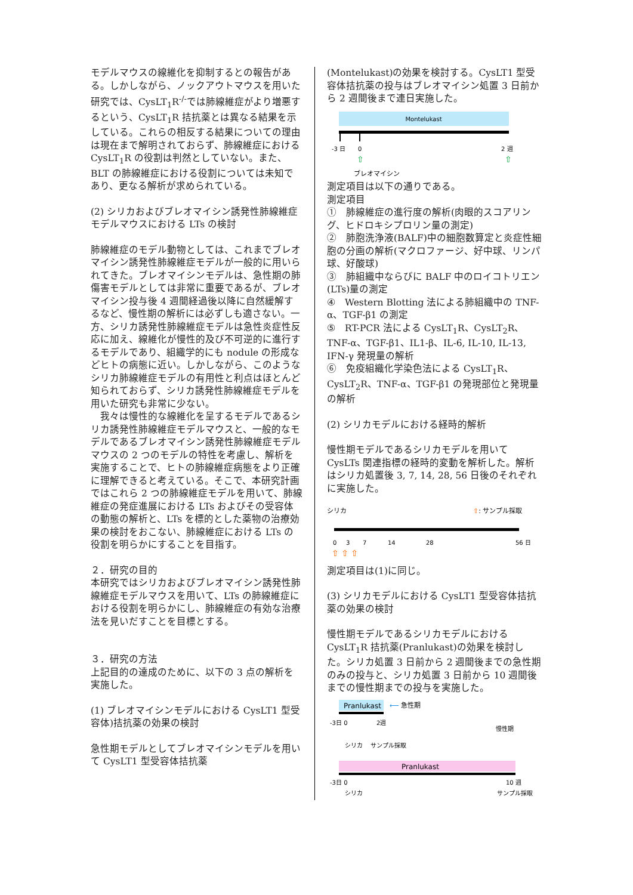モデルマウスの線維化を抑制するとの報告がある。しかしながら、ノックアウトマウスを用いた研究では、CysLT<sub>1</sub>R<sup>-/-</sup>では肺線維症がより増悪するという、CysLT<sub>1</sub>R 拮抗薬とは異なる結果を示している。これらの相反する結果についての理由は現在まで解明されておらず、肺線維症における CysLT<sub>1</sub>R の役割は判然としていない。また、BLT の肺線維症における役割については未知であり、更なる解析が求められている。
(2) シリカおよびブレオマイシン誘発性肺線維症モデルマウスにおける LTs の検討
肺線維症のモデル動物としては、これまでブレオマイシン誘発性肺線維症モデルが一般的に用いられてきた。ブレオマイシンモデルは、急性期の肺傷害モデルとしては非常に重要であるが、ブレオマイシン投与後 4 週間経過後以降に自然緩解するなど、慢性期の解析には必ずしも適さない。一方、シリカ誘発性肺線維症モデルは急性炎症性反応に加え、線維化が慢性的及び不可逆的に進行するモデルであり、組織学的にも nodule の形成などヒトの病態に近い。しかしながら、このようなシリカ肺線維症モデルの有用性と利点はほとんど知られておらず、シリカ誘発性肺線維症モデルを用いた研究も非常に少ない。
　我々は慢性的な線維化を呈するモデルであるシリカ誘発性肺線維症モデルマウスと、一般的なモデルであるブレオマイシン誘発性肺線維症モデルマウスの 2 つのモデルの特性を考慮し、解析を実施することで、ヒトの肺線維症病態をより正確に理解できると考えている。そこで、本研究計画ではこれら 2 つの肺線維症モデルを用いて、肺線維症の発症進展における LTs およびその受容体の動態の解析と、LTs を標的とした薬物の治療効果の検討をおこない、肺線維症における LTs の役割を明らかにすることを目指す。
２．研究の目的
本研究ではシリカおよびブレオマイシン誘発性肺線維症モデルマウスを用いて、LTs の肺線維症における役割を明らかにし、肺線維症の有効な治療法を見いだすことを目標とする。
３．研究の方法
上記目的の達成のために、以下の 3 点の解析を実施した。
(1) ブレオマイシンモデルにおける CysLT1 型受容体)拮抗薬の効果の検討
急性期モデルとしてブレオマイシンモデルを用いて CysLT1 型受容体拮抗薬
(Montelukast)の効果を検討する。CysLT1 型受容体拮抗薬の投与はブレオマイシン処置 3 日前から 2 週間後まで連日実施した。
Montelukast
-3 日
0
2 週
⇧
⇧
ブレオマイシン
測定項目は以下の通りである。
測定項目
①　肺線維症の進行度の解析(肉眼的スコアリング、ヒドロキシプロリン量の測定)
②　肺胞洗浄液(BALF)中の細胞数算定と炎症性細胞の分画の解析(マクロファージ、好中球、リンパ球、好酸球)
③　肺組織中ならびに BALF 中のロイコトリエン(LTs)量の測定
④　Western Blotting 法による肺組織中の TNF-α、TGF-β1 の測定
⑤　RT-PCR 法による CysLT<sub>1</sub>R、CysLT<sub>2</sub>R、TNF-α、TGF-β1、IL1-β、IL-6, IL-10, IL-13, IFN-γ 発現量の解析
⑥　免疫組織化学染色法による CysLT<sub>1</sub>R、CysLT<sub>2</sub>R、TNF-α、TGF-β1 の発現部位と発現量の解析
(2) シリカモデルにおける経時的解析
慢性期モデルであるシリカモデルを用いて CysLTs 関連指標の経時的変動を解析した。解析はシリカ処置後 3, 7, 14, 28, 56 日後のそれぞれに実施した。
シリカ
⇧: サンプル採取
0
3
7
14
28
56 日
⇧ ⇧ ⇧
測定項目は(1)に同じ。
(3) シリカモデルにおける CysLT1 型受容体拮抗薬の効果の検討
慢性期モデルであるシリカモデルにおける CysLT<sub>1</sub>R 拮抗薬(Pranlukast)の効果を検討した。シリカ処置 3 日前から 2 週間後までの急性期のみの投与と、シリカ処置 3 日前から 10 週間後までの慢性期までの投与を実施した。
Pranlukast
⟵ 急性期
-3日 0
2週
慢性期
シリカ
サンプル採取
Pranlukast
-3日 0
10 週
シリカ
サンプル採取